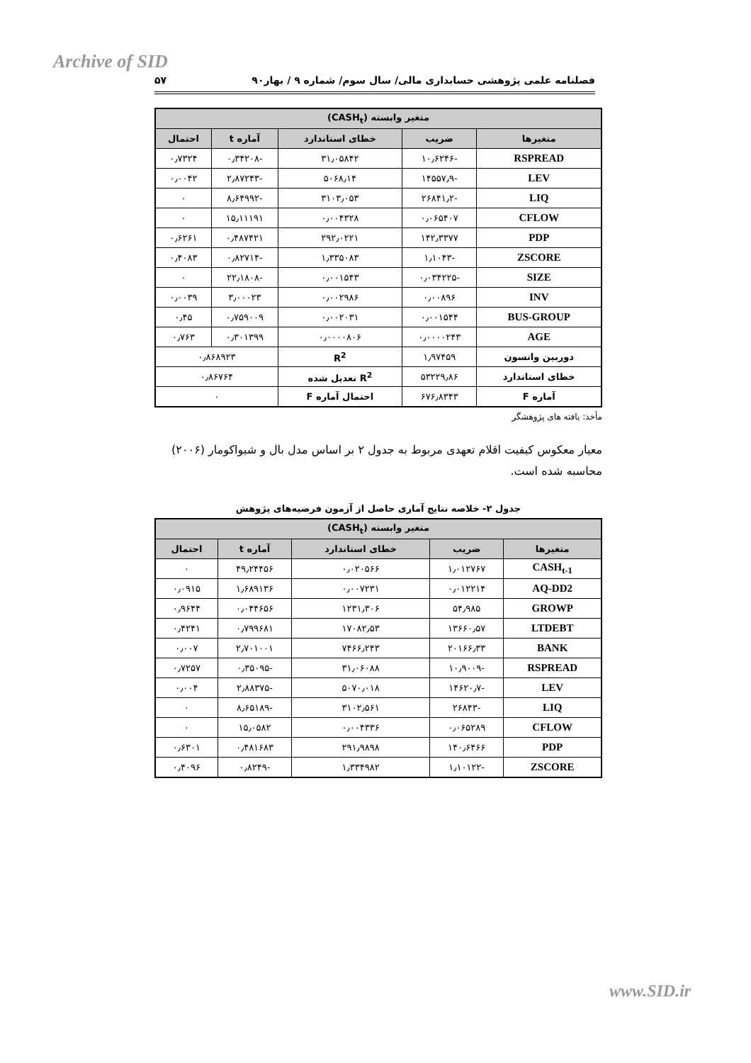Archive of SID
فصلنامه علمی پژوهشی حسابداری مالی/ سال سوم/ شماره ۹ / بهار۹۰ ۵۷
| متغیر وابسته (CASH<sub>t</sub>) | | | | |
| --- | --- | --- | --- | --- |
| متغیرها | ضریب | خطای استاندارد | آماره t | احتمال |
| RSPREAD | -۱۰٫۶۲۴۶ | ۳۱٫۰۵۸۴۲ | -۰٫۳۴۲۰۸ | ۰٫۷۳۲۴ |
| LEV | -۱۴۵۵۷٫۹ | ۵۰۶۸٫۱۴ | -۲٫۸۷۲۴۳ | ۰٫۰۰۴۲ |
| LIQ | -۲۶۸۴۱٫۲ | ۳۱۰۳٫۰۵۳ | -۸٫۶۴۹۹۲ | ۰ |
| CFLOW | ۰٫۰۶۵۴۰۷ | ۰٫۰۰۴۳۲۸ | ۱۵٫۱۱۱۹۱ | ۰ |
| PDP | ۱۴۲٫۳۳۷۷ | ۲۹۲٫۰۲۲۱ | ۰٫۴۸۷۴۲۱ | ۰٫۶۲۶۱ |
| ZSCORE | -۱٫۱۰۴۳ | ۱٫۳۳۵۰۸۳ | -۰٫۸۲۷۱۴ | ۰٫۴۰۸۳ |
| SIZE | -۰٫۰۳۴۲۲۵ | ۰٫۰۰۱۵۴۳ | -۲۲٫۱۸۰۸ | ۰ |
| INV | ۰٫۰۰۸۹۶ | ۰٫۰۰۲۹۸۶ | ۳٫۰۰۰۲۳ | ۰٫۰۰۳۹ |
| BUS-GROUP | ۰٫۰۰۱۵۴۴ | ۰٫۰۰۲۰۳۱ | ۰٫۷۵۹۰۰۹ | ۰٫۴۵ |
| AGE | ۰٫۰۰۰۰۲۴۳ | ۰٫۰۰۰۰۸۰۶ | ۰٫۳۰۱۳۹۹ | ۰٫۷۶۳ |
| دوربین واتسون | ۱٫۹۷۴۵۹ | R<sup>2</sup> | ۰٫۸۶۸۹۲۳ | |
| خطای استاندارد | ۵۳۲۲۹٫۸۶ | R<sup>2</sup> تعدیل شده | ۰٫۸۶۷۶۴ | |
| آماره F | ۶۷۶٫۸۳۴۳ | احتمال آماره F | ۰ | |
مأخذ: یافته های پژوهشگر
معیار معکوس کیفیت اقلام تعهدی مربوط به جدول ۲ بر اساس مدل بال و شیواکومار (۲۰۰۶) محاسبه شده است.
جدول ۲- خلاصه نتایج آماری حاصل از آزمون فرضیه‌های پژوهش
| متغیر وابسته (CASH<sub>t</sub>) | | | | |
| --- | --- | --- | --- | --- |
| متغیرها | ضریب | خطای استاندارد | آماره t | احتمال |
| CASH<sub>t-1</sub> | ۱٫۰۱۲۷۶۷ | ۰٫۰۲۰۵۶۶ | ۴۹٫۲۴۴۵۶ | ۰ |
| AQ-DD2 | ۰٫۰۱۲۲۱۴ | ۰٫۰۰۷۲۳۱ | ۱٫۶۸۹۱۳۶ | ۰٫۰۹۱۵ |
| GROWP | ۵۴٫۹۸۵ | ۱۲۳۱٫۳۰۶ | ۰٫۰۴۴۶۵۶ | ۰٫۹۶۴۴ |
| LTDEBT | ۱۳۶۶۰٫۵۷ | ۱۷۰۸۲٫۵۳ | ۰٫۷۹۹۶۸۱ | ۰٫۴۲۴۱ |
| BANK | ۲۰۱۶۶٫۳۳ | ۷۴۶۶٫۲۴۳ | ۲٫۷۰۱۰۰۱ | ۰٫۰۰۷ |
| RSPREAD | -۱۰٫۹۰۰۹ | ۳۱٫۰۶۰۸۸ | -۰٫۳۵۰۹۵ | ۰٫۷۲۵۷ |
| LEV | -۱۴۶۲۰٫۷ | ۵۰۷۰٫۰۱۸ | -۲٫۸۸۳۷۵ | ۰٫۰۰۴ |
| LIQ | -۲۶۸۴۳ | ۳۱۰۲٫۵۶۱ | -۸٫۶۵۱۸۹ | ۰ |
| CFLOW | ۰٫۰۶۵۲۸۹ | ۰٫۰۰۴۳۳۶ | ۱۵٫۰۵۸۲ | ۰ |
| PDP | ۱۴۰٫۶۴۶۶ | ۲۹۱٫۹۸۹۸ | ۰٫۴۸۱۶۸۳ | ۰٫۶۳۰۱ |
| ZSCORE | -۱٫۱۰۱۲۲ | ۱٫۳۳۴۹۸۲ | -۰٫۸۲۴۹ | ۰٫۴۰۹۶ |
www.SID.ir